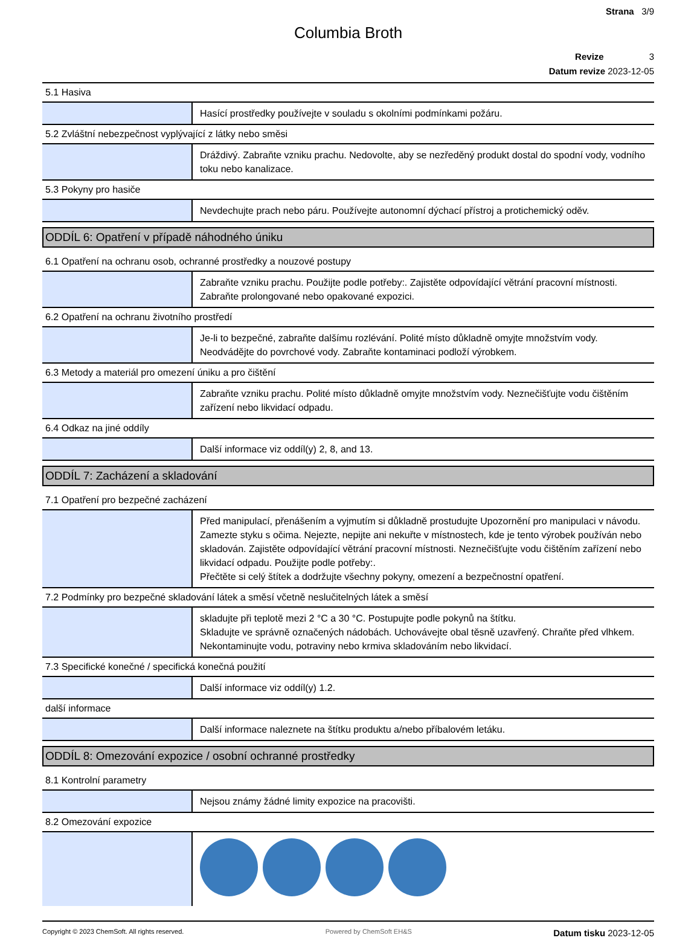Strana 3/9
Columbia Broth
Revize 3
Datum revize 2023-12-05
| 5.1 Hasiva | |
| | Hasící prostředky používejte v souladu s okolními podmínkami požáru. |
| 5.2 Zvláštní nebezpečnost vyplývající z látky nebo směsi | |
| | Dráždivý. Zabraňte vzniku prachu. Nedovolte, aby se nezředěný produkt dostal do spodní vody, vodního toku nebo kanalizace. |
| 5.3 Pokyny pro hasiče | |
| | Nevdechujte prach nebo páru. Používejte autonomní dýchací přístroj a protichemický oděv. |
| ODDÍL 6: Opatření v případě náhodného úniku | |
| 6.1 Opatření na ochranu osob, ochranné prostředky a nouzové postupy | |
| | Zabraňte vzniku prachu. Použijte podle potřeby:. Zajistěte odpovídající větrání pracovní místnosti. Zabraňte prolongované nebo opakované expozici. |
| 6.2 Opatření na ochranu životního prostředí | |
| | Je-li to bezpečné, zabraňte dalšímu rozlévání. Polité místo důkladně omyjte množstvím vody. Neodvádějte do povrchové vody. Zabraňte kontaminaci podloží výrobkem. |
| 6.3 Metody a materiál pro omezení úniku a pro čištění | |
| | Zabraňte vzniku prachu. Polité místo důkladně omyjte množstvím vody. Neznečišťujte vodu čištěním zařízení nebo likvidací odpadu. |
| 6.4 Odkaz na jiné oddíly | |
| | Další informace viz oddíl(y) 2, 8, and 13. |
| ODDÍL 7: Zacházení a skladování | |
| 7.1 Opatření pro bezpečné zacházení | |
| | Před manipulací, přenášením a vyjmutím si důkladně prostudujte Upozornění pro manipulaci v návodu. Zamezte styku s očima. Nejezte, nepijte ani nekuřte v místnostech, kde je tento výrobek používán nebo skladován. Zajistěte odpovídající větrání pracovní místnosti. Neznečišťujte vodu čištěním zařízení nebo likvidací odpadu. Použijte podle potřeby:. Přečtěte si celý štítek a dodržujte všechny pokyny, omezení a bezpečnostní opatření. |
| 7.2 Podmínky pro bezpečné skladování látek a směsí včetně neslučitelných látek a směsí | |
| | skladujte při teplotě mezi 2 °C a 30 °C. Postupujte podle pokynů na štítku. Skladujte ve správně označených nádobách. Uchovávejte obal těsně uzavřený. Chraňte před vlhkem. Nekontaminujte vodu, potraviny nebo krmiva skladováním nebo likvidací. |
| 7.3 Specifické konečné / specifická konečná použití | |
| | Další informace viz oddíl(y) 1.2. |
| další informace | |
| | Další informace naleznete na štítku produktu a/nebo příbalovém letáku. |
| ODDÍL 8: Omezování expozice / osobní ochranné prostředky | |
| 8.1 Kontrolní parametry | |
| | Nejsou známy žádné limity expozice na pracovišti. |
| 8.2 Omezování expozice | |
Copyright © 2023 ChemSoft. All rights reserved. Powered by ChemSoft EH&S Datum tisku 2023-12-05